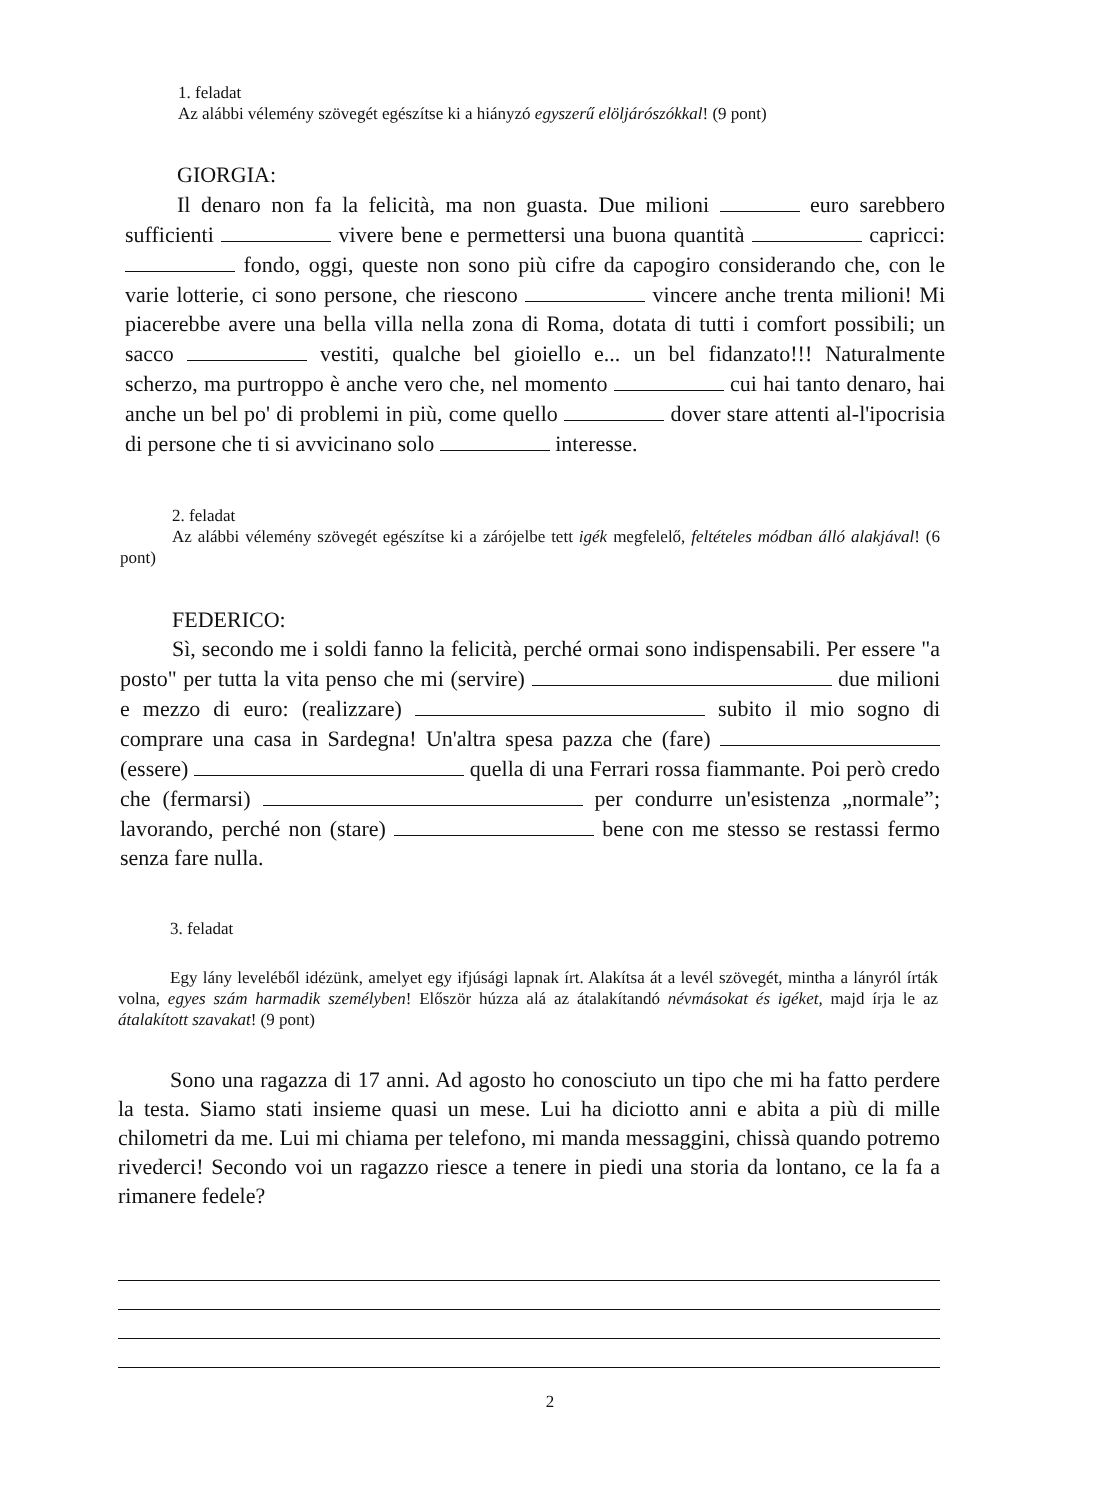1. feladat
Az alábbi vélemény szövegét egészítse ki a hiányzó egyszerű elöljárószókkal! (9 pont)
GIORGIA:
Il denaro non fa la felicità, ma non guasta. Due milioni euro sarebbero sufficienti vivere bene e permettersi una buona quantità capricci: fondo, oggi, queste non sono più cifre da capogiro considerando che, con le varie lotterie, ci sono persone, che riescono vincere anche trenta milioni! Mi piacerebbe avere una bella villa nella zona di Roma, dotata di tutti i comfort possibili; un sacco vestiti, qualche bel gioiello e... un bel fidanzato!!! Naturalmente scherzo, ma purtroppo è anche vero che, nel momento cui hai tanto denaro, hai anche un bel po' di problemi in più, come quello dover stare attenti al-l'ipocrisia di persone che ti si avvicinano solo interesse.
2. feladat
Az alábbi vélemény szövegét egészítse ki a zárójelbe tett igék megfelelő, feltételes módban álló alakjával! (6 pont)
FEDERICO:
Sì, secondo me i soldi fanno la felicità, perché ormai sono indispensabili. Per essere "a posto" per tutta la vita penso che mi (servire) due milioni e mezzo di euro: (realizzare) subito il mio sogno di comprare una casa in Sardegna! Un'altra spesa pazza che (fare) (essere) quella di una Ferrari rossa fiammante. Poi però credo che (fermarsi) per condurre un'esistenza „normale”; lavorando, perché non (stare) bene con me stesso se restassi fermo senza fare nulla.
3. feladat
Egy lány leveléből idézünk, amelyet egy ifjúsági lapnak írt. Alakítsa át a levél szövegét, mintha a lányról írták volna, egyes szám harmadik személyben! Először húzza alá az átalakítandó névmásokat és igéket, majd írja le az átalakított szavakat! (9 pont)
Sono una ragazza di 17 anni. Ad agosto ho conosciuto un tipo che mi ha fatto perdere la testa. Siamo stati insieme quasi un mese. Lui ha diciotto anni e abita a più di mille chilometri da me. Lui mi chiama per telefono, mi manda messaggini, chissà quando potremo rivederci! Secondo voi un ragazzo riesce a tenere in piedi una storia da lontano, ce la fa a rimanere fedele?
2